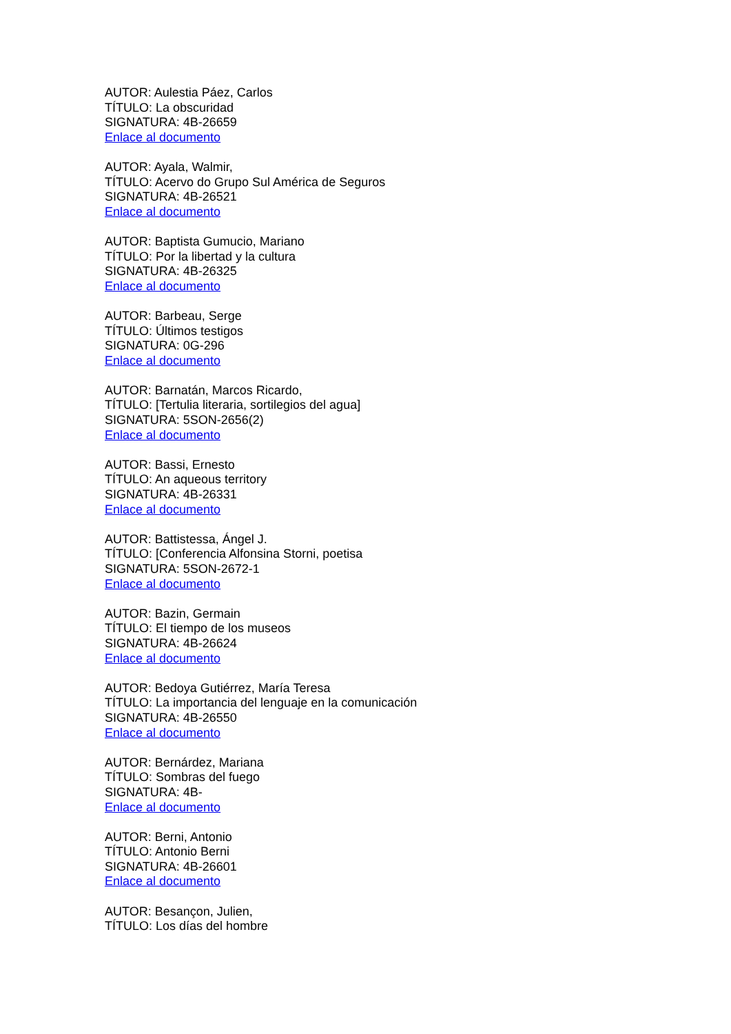AUTOR: Aulestia Páez, Carlos
TÍTULO: La obscuridad
SIGNATURA: 4B-26659
Enlace al documento
AUTOR: Ayala, Walmir,
TÍTULO: Acervo do Grupo Sul América de Seguros
SIGNATURA: 4B-26521
Enlace al documento
AUTOR: Baptista Gumucio, Mariano
TÍTULO: Por la libertad y la cultura
SIGNATURA: 4B-26325
Enlace al documento
AUTOR: Barbeau, Serge
TÍTULO: Últimos testigos
SIGNATURA: 0G-296
Enlace al documento
AUTOR: Barnatán, Marcos Ricardo,
TÍTULO: [Tertulia literaria, sortilegios del agua]
SIGNATURA: 5SON-2656(2)
Enlace al documento
AUTOR: Bassi, Ernesto
TÍTULO: An aqueous territory
SIGNATURA: 4B-26331
Enlace al documento
AUTOR: Battistessa, Ángel J.
TÍTULO: [Conferencia Alfonsina Storni, poetisa
SIGNATURA: 5SON-2672-1
Enlace al documento
AUTOR: Bazin, Germain
TÍTULO: El tiempo de los museos
SIGNATURA: 4B-26624
Enlace al documento
AUTOR: Bedoya Gutiérrez, María Teresa
TÍTULO: La importancia del lenguaje en la comunicación
SIGNATURA: 4B-26550
Enlace al documento
AUTOR: Bernárdez, Mariana
TÍTULO: Sombras del fuego
SIGNATURA: 4B-
Enlace al documento
AUTOR: Berni, Antonio
TÍTULO: Antonio Berni
SIGNATURA: 4B-26601
Enlace al documento
AUTOR: Besançon, Julien,
TÍTULO: Los días del hombre